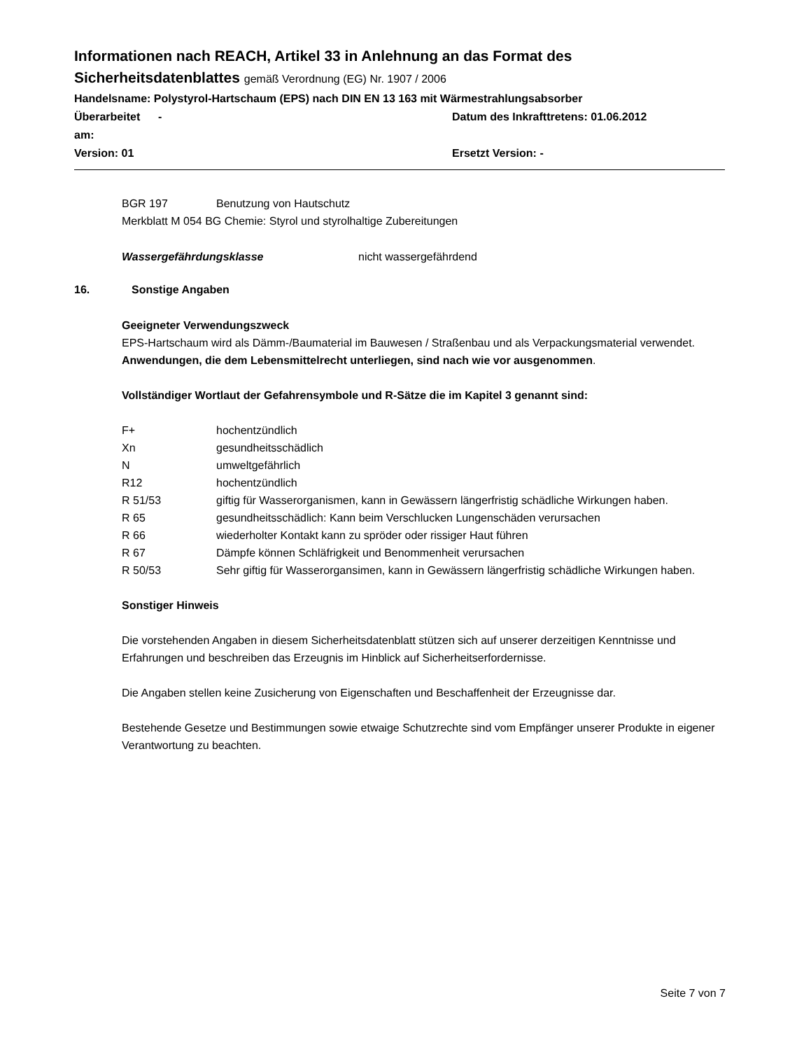Informationen nach REACH, Artikel 33 in Anlehnung an das Format des
Sicherheitsdatenblattes gemäß Verordnung (EG) Nr. 1907 / 2006
Handelsname: Polystyrol-Hartschaum (EPS) nach DIN EN 13 163 mit Wärmestrahlungsabsorber
Überarbeitet am:
- Datum des Inkrafttretens: 01.06.2012
Version: 01 Ersetzt Version: -
BGR 197 Benutzung von Hautschutz
Merkblatt M 054 BG Chemie: Styrol und styrolhaltige Zubereitungen
Wassergefährdungsklasse nicht wassergefährdend
16. Sonstige Angaben
Geeigneter Verwendungszweck
EPS-Hartschaum wird als Dämm-/Baumaterial im Bauwesen / Straßenbau und als Verpackungsmaterial verwendet. Anwendungen, die dem Lebensmittelrecht unterliegen, sind nach wie vor ausgenommen.
Vollständiger Wortlaut der Gefahrensymbole und R-Sätze die im Kapitel 3 genannt sind:
F+ hochentzündlich
Xn gesundheitsschädlich
N umweltgefährlich
R12 hochentzündlich
R 51/53 giftig für Wasserorganismen, kann in Gewässern längerfristig schädliche Wirkungen haben.
R 65 gesundheitsschädlich: Kann beim Verschlucken Lungenschäden verursachen
R 66 wiederholter Kontakt kann zu spröder oder rissiger Haut führen
R 67 Dämpfe können Schläfrigkeit und Benommenheit verursachen
R 50/53 Sehr giftig für Wasserorgansimen, kann in Gewässern längerfristig schädliche Wirkungen haben.
Sonstiger Hinweis
Die vorstehenden Angaben in diesem Sicherheitsdatenblatt stützen sich auf unserer derzeitigen Kenntnisse und Erfahrungen und beschreiben das Erzeugnis im Hinblick auf Sicherheitserfordernisse.
Die Angaben stellen keine Zusicherung von Eigenschaften und Beschaffenheit der Erzeugnisse dar.
Bestehende Gesetze und Bestimmungen sowie etwaige Schutzrechte sind vom Empfänger unserer Produkte in eigener Verantwortung zu beachten.
Seite 7 von 7